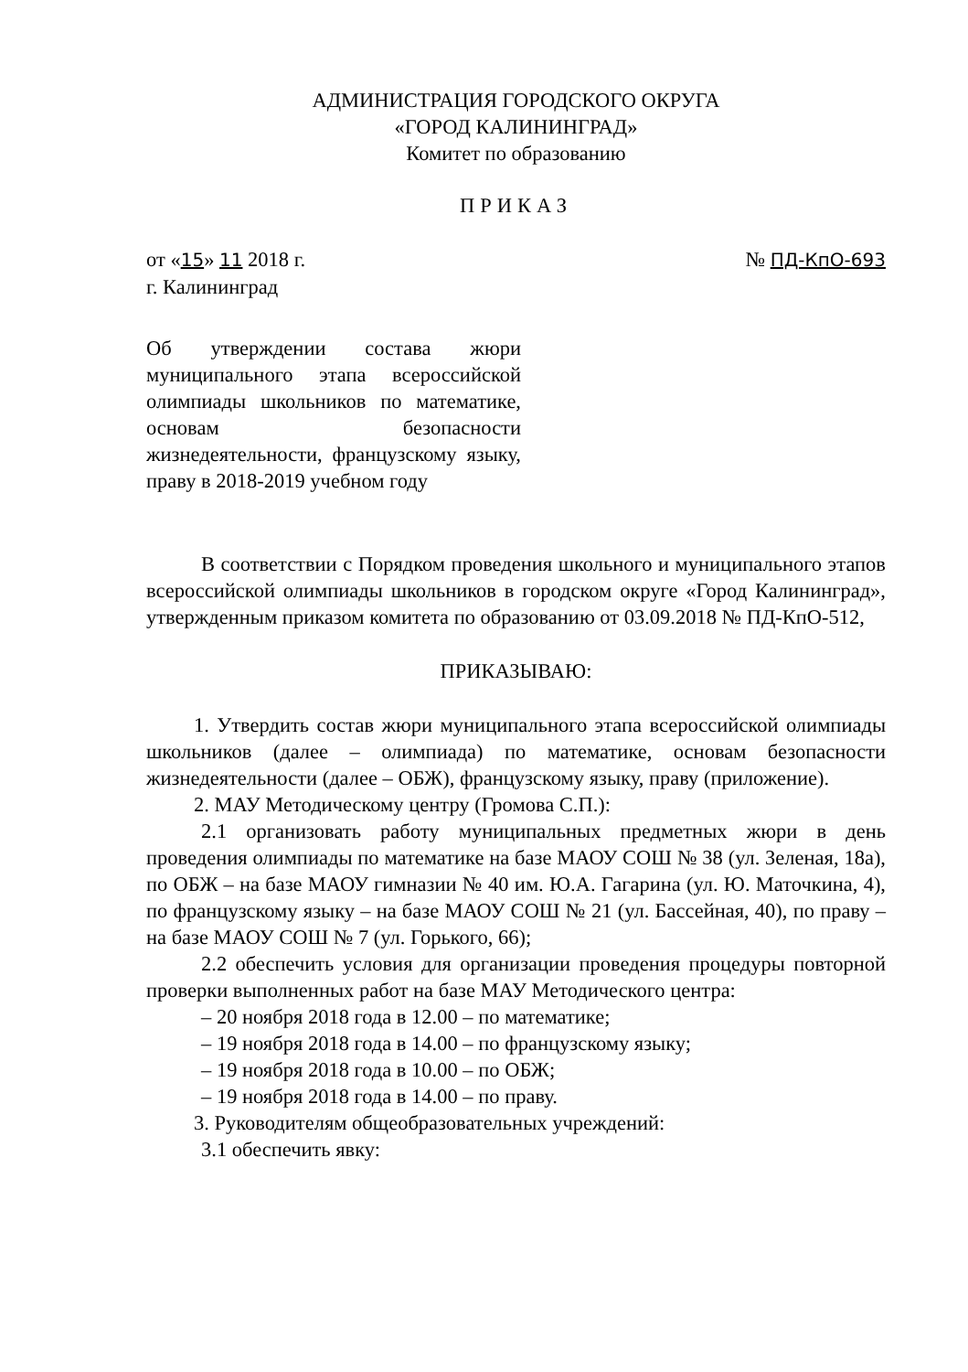АДМИНИСТРАЦИЯ ГОРОДСКОГО ОКРУГА
«ГОРОД КАЛИНИНГРАД»
Комитет по образованию
ПРИКАЗ
от «15» 11 2018 г.
г. Калининград
№ ПД-КпО-693
Об утверждении состава жюри муниципального этапа всероссийской олимпиады школьников по математике, основам безопасности жизнедеятельности, французскому языку, праву в 2018-2019 учебном году
В соответствии с Порядком проведения школьного и муниципального этапов всероссийской олимпиады школьников в городском округе «Город Калининград», утвержденным приказом комитета по образованию от 03.09.2018 № ПД-КпО-512,
ПРИКАЗЫВАЮ:
1. Утвердить состав жюри муниципального этапа всероссийской олимпиады школьников (далее – олимпиада) по математике, основам безопасности жизнедеятельности (далее – ОБЖ), французскому языку, праву (приложение).
2. МАУ Методическому центру (Громова С.П.):
2.1 организовать работу муниципальных предметных жюри в день проведения олимпиады по математике на базе МАОУ СОШ № 38 (ул. Зеленая, 18а), по ОБЖ – на базе МАОУ гимназии № 40 им. Ю.А. Гагарина (ул. Ю. Маточкина, 4), по французскому языку – на базе МАОУ СОШ № 21 (ул. Бассейная, 40), по праву – на базе МАОУ СОШ № 7 (ул. Горького, 66);
2.2 обеспечить условия для организации проведения процедуры повторной проверки выполненных работ на базе МАУ Методического центра:
– 20 ноября 2018 года в 12.00 – по математике;
– 19 ноября 2018 года в 14.00 – по французскому языку;
– 19 ноября 2018 года в 10.00 – по ОБЖ;
– 19 ноября 2018 года в 14.00 – по праву.
3. Руководителям общеобразовательных учреждений:
3.1 обеспечить явку: